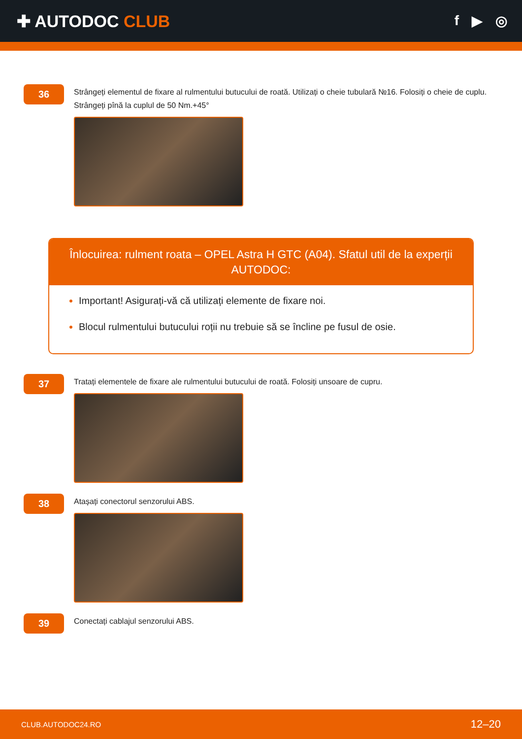✚ AUTODOC CLUB
f ▶ ◎
36
Strângeți elementul de fixare al rulmentului butucului de roată. Utilizați o cheie tubulară №16. Folosiți o cheie de cuplu. Strângeți pînă la cuplul de 50 Nm.+45°
Înlocuirea: rulment roata – OPEL Astra H GTC (A04). Sfatul util de la experții AUTODOC:
Important! Asigurați-vă că utilizați elemente de fixare noi.
Blocul rulmentului butucului roții nu trebuie să se încline pe fusul de osie.
37
Tratați elementele de fixare ale rulmentului butucului de roată. Folosiți unsoare de cupru.
38
Atașați conectorul senzorului ABS.
39
Conectați cablajul senzorului ABS.
CLUB.AUTODOC24.RO 12–20